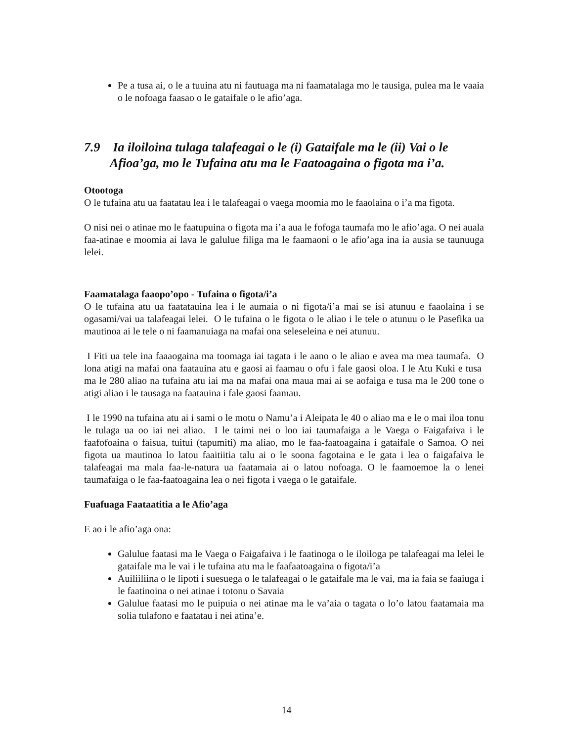Pe a tusa ai, o le a tuuina atu ni fautuaga ma ni faamatalaga mo le tausiga, pulea ma le vaaia o le nofoaga faasao o le gataifale o le afio’aga.
7.9 Ia iloiloina tulaga talafeagai o le (i) Gataifale ma le (ii) Vai o le Afioa’ga, mo le Tufaina atu ma le Faatoagaina o figota ma i’a.
Otootoga
O le tufaina atu ua faatatau lea i le talafeagai o vaega moomia mo le faaolaina o i’a ma figota.
O nisi nei o atinae mo le faatupuina o figota ma i’a aua le fofoga taumafa mo le afio’aga. O nei auala faa-atinae e moomia ai lava le galulue filiga ma le faamaoni o le afio’aga ina ia ausia se taunuuga lelei.
Faamatalaga faaopo’opo - Tufaina o figota/i’a
O le tufaina atu ua faatatauina lea i le aumaia o ni figota/i’a mai se isi atunuu e faaolaina i se ogasami/vai ua talafeagai lelei. O le tufaina o le figota o le aliao i le tele o atunuu o le Pasefika ua mautinoa ai le tele o ni faamanuiaga na mafai ona seleseleina e nei atunuu.
I Fiti ua tele ina faaaogaina ma toomaga iai tagata i le aano o le aliao e avea ma mea taumafa. O lona atigi na mafai ona faatauina atu e gaosi ai faamau o ofu i fale gaosi oloa. I le Atu Kuki e tusa ma le 280 aliao na tufaina atu iai ma na mafai ona maua mai ai se aofaiga e tusa ma le 200 tone o atigi aliao i le tausaga na faatauina i fale gaosi faamau.
I le 1990 na tufaina atu ai i sami o le motu o Namu’a i Aleipata le 40 o aliao ma e le o mai iloa tonu le tulaga ua oo iai nei aliao. I le taimi nei o loo iai taumafaiga a le Vaega o Faigafaiva i le faafofoaina o faisua, tuitui (tapumiti) ma aliao, mo le faa-faatoagaina i gataifale o Samoa. O nei figota ua mautinoa lo latou faaitiitia talu ai o le soona fagotaina e le gata i lea o faigafaiva le talafeagai ma mala faa-le-natura ua faatamaia ai o latou nofoaga. O le faamoemoe la o lenei taumafaiga o le faa-faatoagaina lea o nei figota i vaega o le gataifale.
Fuafuaga Faataatitia a le Afio’aga
E ao i le afio’aga ona:
Galulue faatasi ma le Vaega o Faigafaiva i le faatinoga o le iloiloga pe talafeagai ma lelei le gataifale ma le vai i le tufaina atu ma le faafaatoagaina o figota/i’a
Auiliiliina o le lipoti i suesuega o le talafeagai o le gataifale ma le vai, ma ia faia se faaiuga i le faatinoina o nei atinae i totonu o Savaia
Galulue faatasi mo le puipuia o nei atinae ma le va’aia o tagata o lo’o latou faatamaia ma solia tulafono e faatatau i nei atina’e.
14